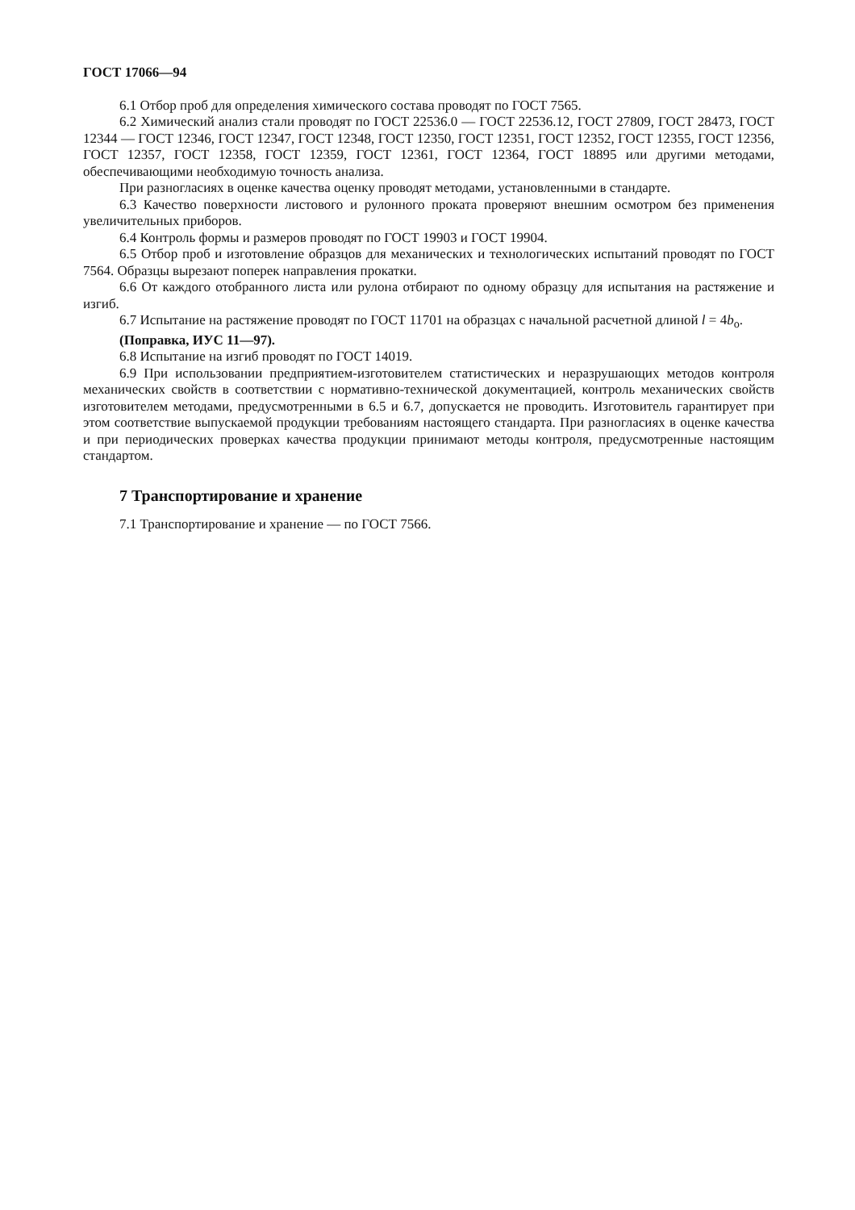ГОСТ 17066—94
6.1 Отбор проб для определения химического состава проводят по ГОСТ 7565.
6.2 Химический анализ стали проводят по ГОСТ 22536.0 — ГОСТ 22536.12, ГОСТ 27809, ГОСТ 28473, ГОСТ 12344 — ГОСТ 12346, ГОСТ 12347, ГОСТ 12348, ГОСТ 12350, ГОСТ 12351, ГОСТ 12352, ГОСТ 12355, ГОСТ 12356, ГОСТ 12357, ГОСТ 12358, ГОСТ 12359, ГОСТ 12361, ГОСТ 12364, ГОСТ 18895 или другими методами, обеспечивающими необходимую точность анализа.
При разногласиях в оценке качества оценку проводят методами, установленными в стандарте.
6.3 Качество поверхности листового и рулонного проката проверяют внешним осмотром без применения увеличительных приборов.
6.4 Контроль формы и размеров проводят по ГОСТ 19903 и ГОСТ 19904.
6.5 Отбор проб и изготовление образцов для механических и технологических испытаний проводят по ГОСТ 7564. Образцы вырезают поперек направления прокатки.
6.6 От каждого отобранного листа или рулона отбирают по одному образцу для испытания на растяжение и изгиб.
6.7 Испытание на растяжение проводят по ГОСТ 11701 на образцах с начальной расчетной длиной l = 4b<sub>o</sub>.
(Поправка, ИУС 11—97).
6.8 Испытание на изгиб проводят по ГОСТ 14019.
6.9 При использовании предприятием-изготовителем статистических и неразрушающих методов контроля механических свойств в соответствии с нормативно-технической документацией, контроль механических свойств изготовителем методами, предусмотренными в 6.5 и 6.7, допускается не проводить. Изготовитель гарантирует при этом соответствие выпускаемой продукции требованиям настоящего стандарта. При разногласиях в оценке качества и при периодических проверках качества продукции принимают методы контроля, предусмотренные настоящим стандартом.
7 Транспортирование и хранение
7.1 Транспортирование и хранение — по ГОСТ 7566.